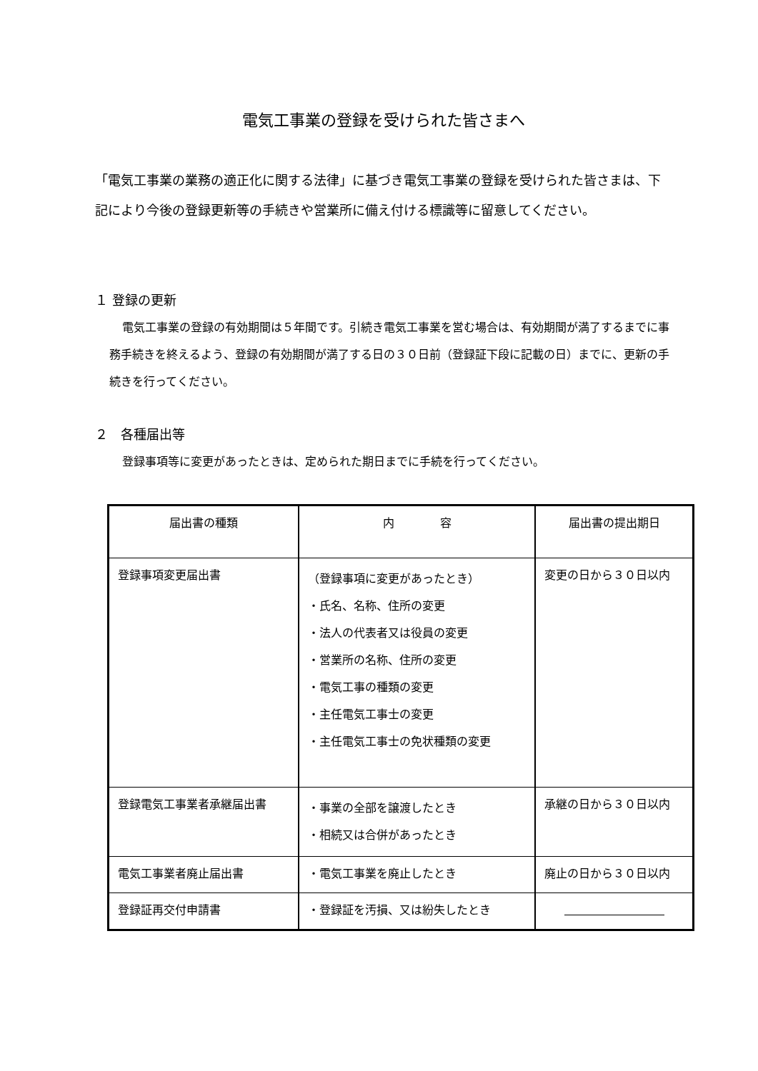電気工事業の登録を受けられた皆さまへ
「電気工事業の業務の適正化に関する法律」に基づき電気工事業の登録を受けられた皆さまは、下記により今後の登録更新等の手続きや営業所に備え付ける標識等に留意してください。
１ 登録の更新
電気工事業の登録の有効期間は５年間です。引続き電気工事業を営む場合は、有効期間が満了するまでに事務手続きを終えるよう、登録の有効期間が満了する日の３０日前（登録証下段に記載の日）までに、更新の手続きを行ってください。
２　各種届出等
登録事項等に変更があったときは、定められた期日までに手続を行ってください。
| 届出書の種類 | 内 容 | 届出書の提出期日 |
| --- | --- | --- |
| 登録事項変更届出書 | （登録事項に変更があったとき） ・氏名、名称、住所の変更 ・法人の代表者又は役員の変更 ・営業所の名称、住所の変更 ・電気工事の種類の変更 ・主任電気工事士の変更 ・主任電気工事士の免状種類の変更 | 変更の日から３０日以内 |
| 登録電気工事業者承継届出書 | ・事業の全部を譲渡したとき ・相続又は合併があったとき | 承継の日から３０日以内 |
| 電気工事業者廃止届出書 | ・電気工事業を廃止したとき | 廃止の日から３０日以内 |
| 登録証再交付申請書 | ・登録証を汚損、又は紛失したとき | |